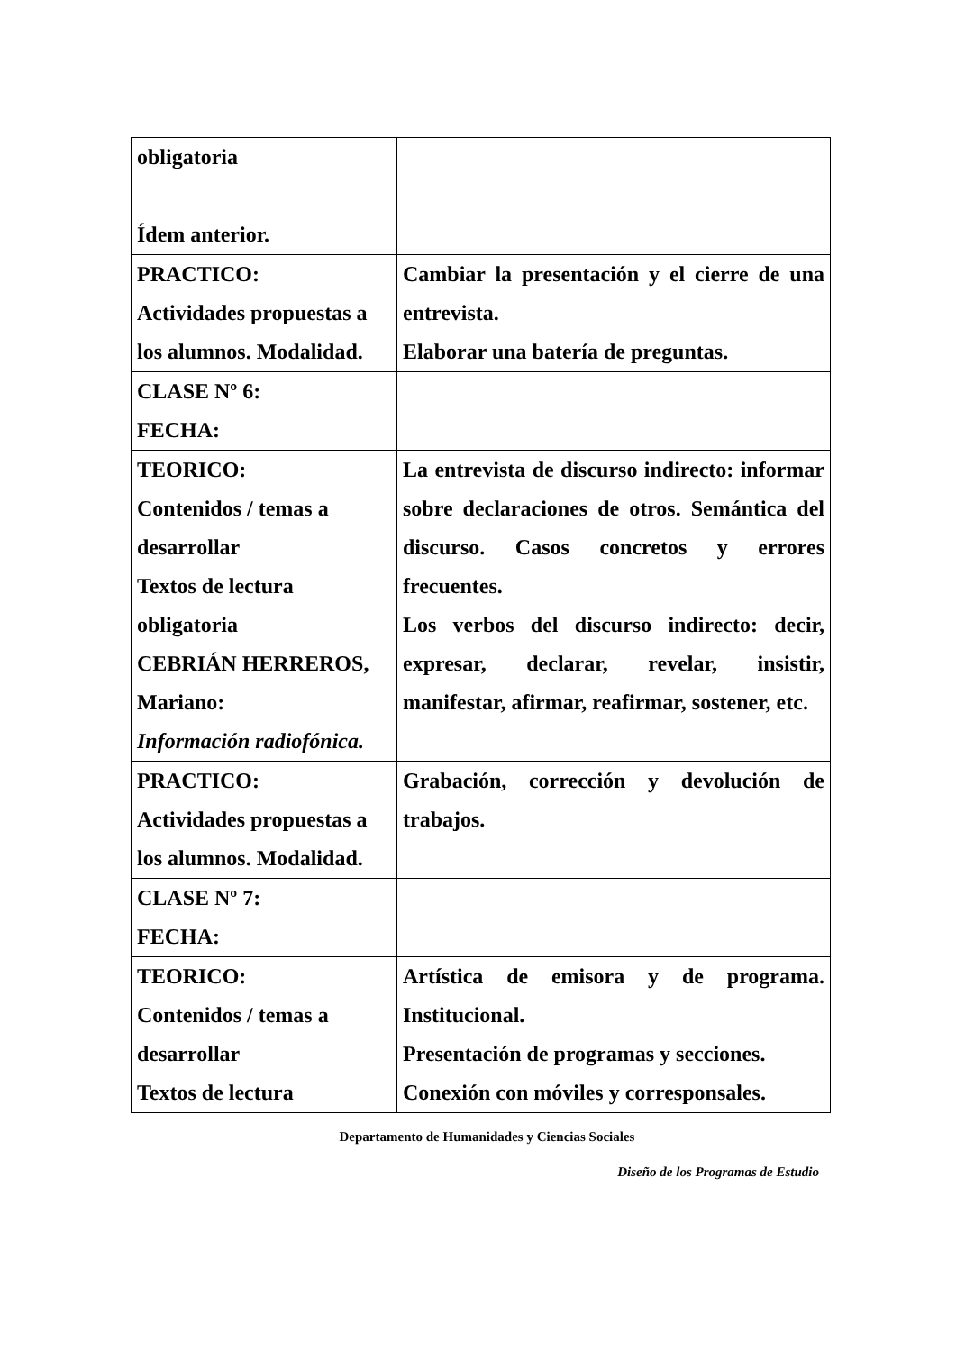| obligatoria Ídem anterior. | |
| PRACTICO: Actividades propuestas a los alumnos. Modalidad. | Cambiar la presentación y el cierre de una entrevista. Elaborar una batería de preguntas. |
| CLASE Nº 6: FECHA: | |
| TEORICO: Contenidos / temas a desarrollar Textos de lectura obligatoria CEBRIÁN HERREROS, Mariano: Información radiofónica. | La entrevista de discurso indirecto: informar sobre declaraciones de otros. Semántica del discurso. Casos concretos y errores frecuentes. Los verbos del discurso indirecto: decir, expresar, declarar, revelar, insistir, manifestar, afirmar, reafirmar, sostener, etc. |
| PRACTICO: Actividades propuestas a los alumnos. Modalidad. | Grabación, corrección y devolución de trabajos. |
| CLASE Nº 7: FECHA: | |
| TEORICO: Contenidos / temas a desarrollar Textos de lectura | Artística de emisora y de programa. Institucional. Presentación de programas y secciones. Conexión con móviles y corresponsales. |
Departamento de Humanidades y Ciencias Sociales
Diseño de los Programas de Estudio